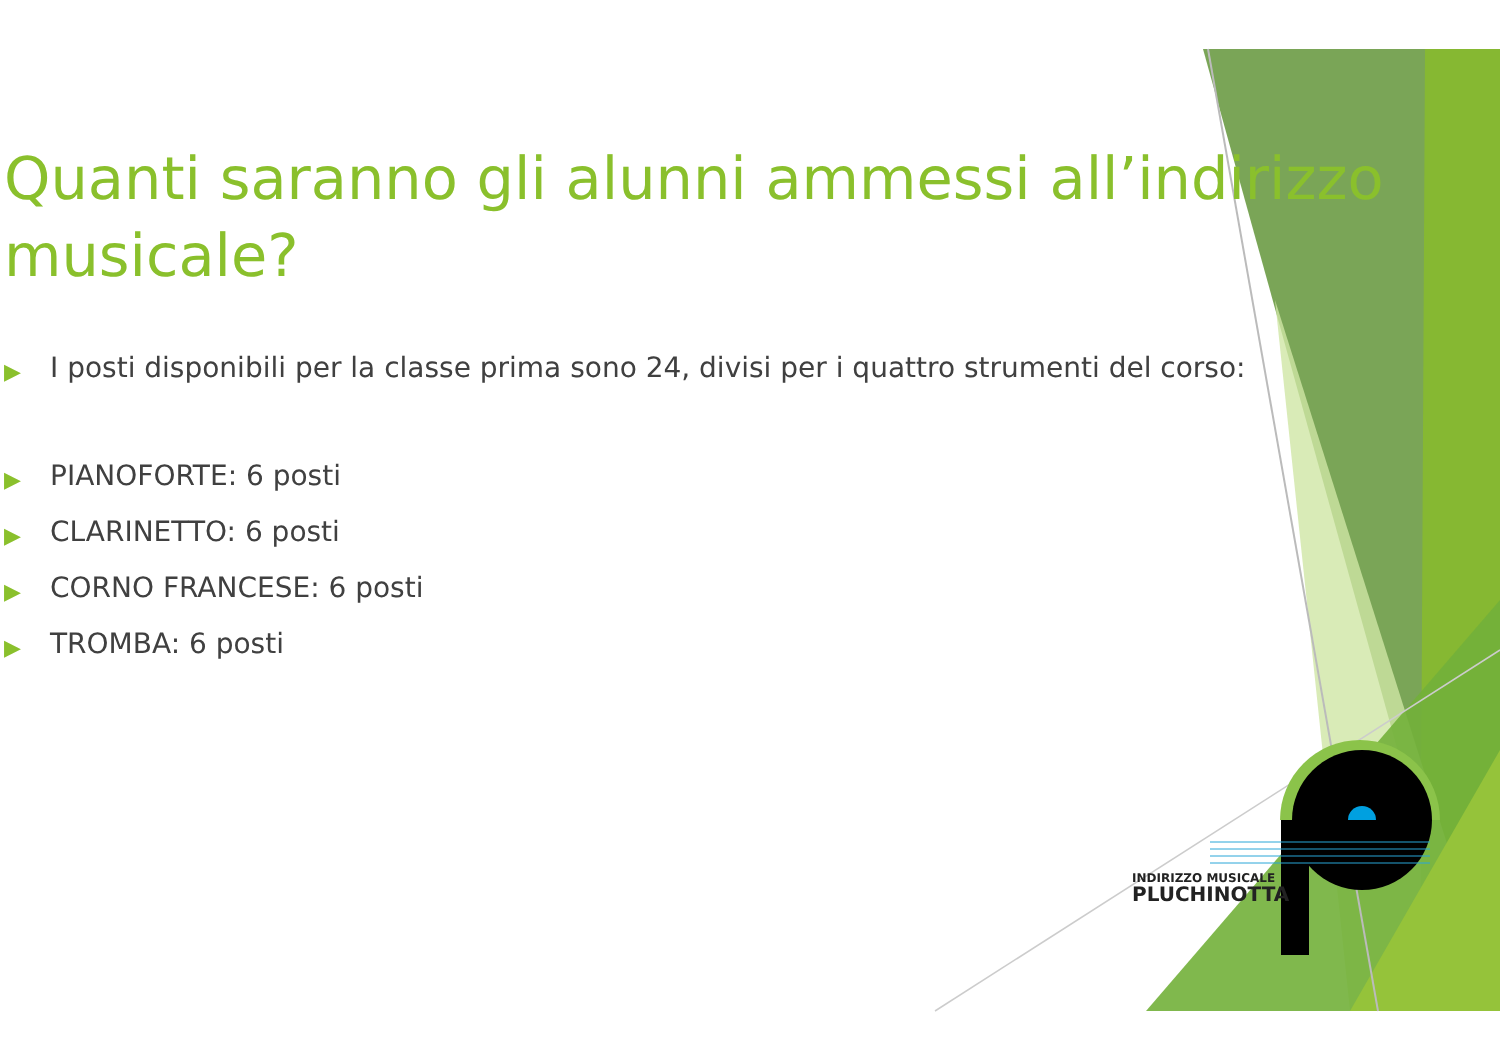Quanti saranno gli alunni ammessi all’indirizzo musicale?
▶ I posti disponibili per la classe prima sono 24, divisi per i quattro strumenti del corso:
▶ PIANOFORTE: 6 posti
▶ CLARINETTO: 6 posti
▶ CORNO FRANCESE: 6 posti
▶ TROMBA: 6 posti
INDIRIZZO MUSICALE
PLUCHINOTTA